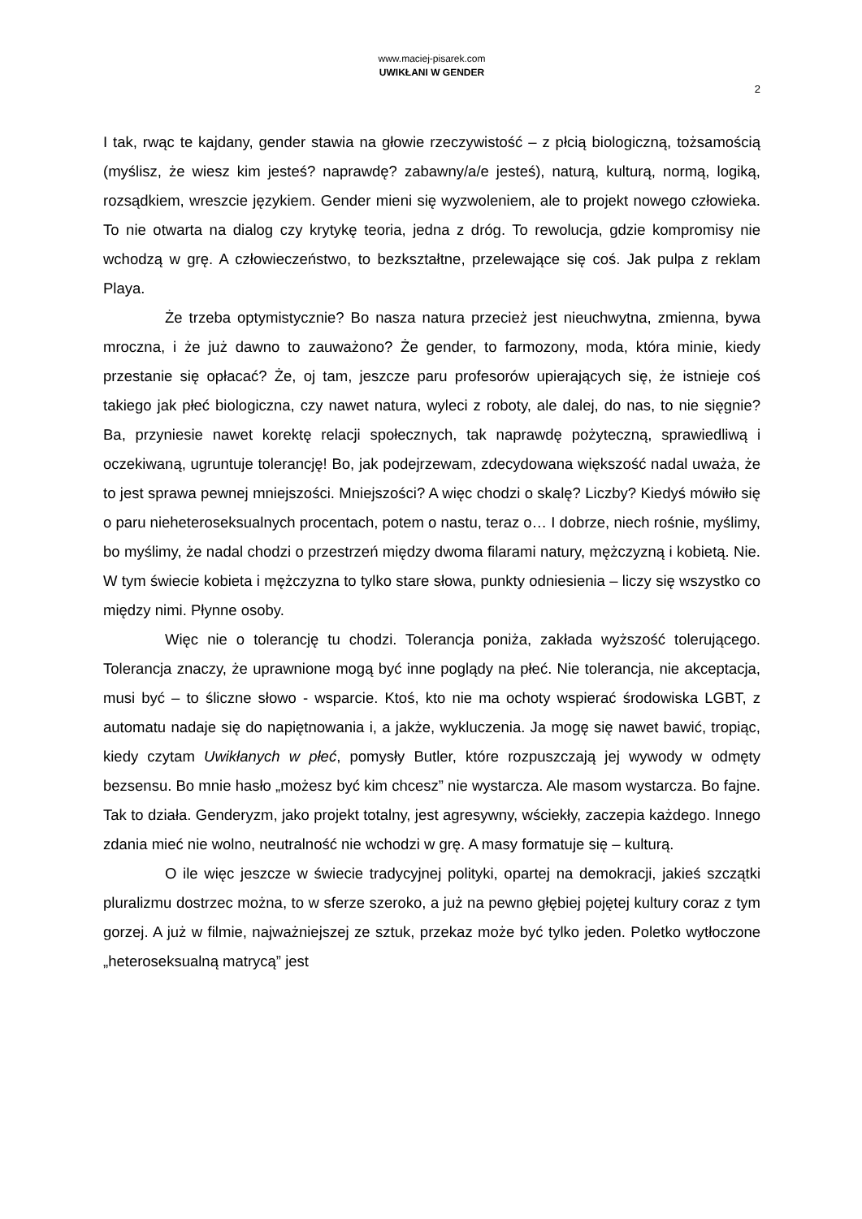www.maciej-pisarek.com
UWIKŁANI W GENDER
2
I tak, rwąc te kajdany, gender stawia na głowie rzeczywistość – z płcią biologiczną, tożsamością (myślisz, że wiesz kim jesteś? naprawdę? zabawny/a/e jesteś), naturą, kulturą, normą, logiką, rozsądkiem, wreszcie językiem. Gender mieni się wyzwoleniem, ale to projekt nowego człowieka. To nie otwarta na dialog czy krytykę teoria, jedna z dróg. To rewolucja, gdzie kompromisy nie wchodzą w grę. A człowieczeństwo, to bezkształtne, przelewające się coś. Jak pulpa z reklam Playa.
Że trzeba optymistycznie? Bo nasza natura przecież jest nieuchwytna, zmienna, bywa mroczna, i że już dawno to zauważono? Że gender, to farmozony, moda, która minie, kiedy przestanie się opłacać? Że, oj tam, jeszcze paru profesorów upierających się, że istnieje coś takiego jak płeć biologiczna, czy nawet natura, wyleci z roboty, ale dalej, do nas, to nie sięgnie? Ba, przyniesie nawet korektę relacji społecznych, tak naprawdę pożyteczną, sprawiedliwą i oczekiwaną, ugruntuje tolerancję! Bo, jak podejrzewam, zdecydowana większość nadal uważa, że to jest sprawa pewnej mniejszości. Mniejszości? A więc chodzi o skalę? Liczby? Kiedyś mówiło się o paru nieheteroseksualnych procentach, potem o nastu, teraz o… I dobrze, niech rośnie, myślimy, bo myślimy, że nadal chodzi o przestrzeń między dwoma filarami natury, mężczyzną i kobietą. Nie. W tym świecie kobieta i mężczyzna to tylko stare słowa, punkty odniesienia – liczy się wszystko co między nimi. Płynne osoby.
Więc nie o tolerancję tu chodzi. Tolerancja poniża, zakłada wyższość tolerującego. Tolerancja znaczy, że uprawnione mogą być inne poglądy na płeć. Nie tolerancja, nie akceptacja, musi być – to śliczne słowo - wsparcie. Ktoś, kto nie ma ochoty wspierać środowiska LGBT, z automatu nadaje się do napiętnowania i, a jakże, wykluczenia. Ja mogę się nawet bawić, tropiąc, kiedy czytam Uwikłanych w płeć, pomysły Butler, które rozpuszczają jej wywody w odmęty bezsensu. Bo mnie hasło „możesz być kim chcesz” nie wystarcza. Ale masom wystarcza. Bo fajne. Tak to działa. Genderyzm, jako projekt totalny, jest agresywny, wściekły, zaczepia każdego. Innego zdania mieć nie wolno, neutralność nie wchodzi w grę. A masy formatuje się – kulturą.
O ile więc jeszcze w świecie tradycyjnej polityki, opartej na demokracji, jakieś szczątki pluralizmu dostrzec można, to w sferze szeroko, a już na pewno głębiej pojętej kultury coraz z tym gorzej. A już w filmie, najważniejszej ze sztuk, przekaz może być tylko jeden. Poletko wytłoczone „heteroseksualną matrycą” jest